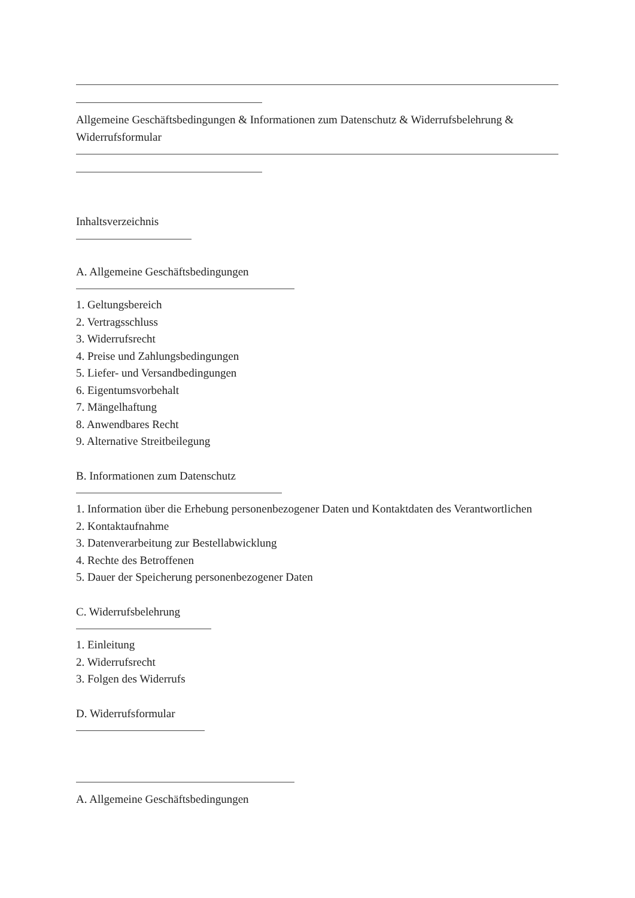Allgemeine Geschäftsbedingungen & Informationen zum Datenschutz & Widerrufsbelehrung & Widerrufsformular
Inhaltsverzeichnis
A. Allgemeine Geschäftsbedingungen
1. Geltungsbereich
2. Vertragsschluss
3. Widerrufsrecht
4. Preise und Zahlungsbedingungen
5. Liefer- und Versandbedingungen
6. Eigentumsvorbehalt
7. Mängelhaftung
8. Anwendbares Recht
9. Alternative Streitbeilegung
B. Informationen zum Datenschutz
1. Information über die Erhebung personenbezogener Daten und Kontaktdaten des Verantwortlichen
2. Kontaktaufnahme
3. Datenverarbeitung zur Bestellabwicklung
4. Rechte des Betroffenen
5. Dauer der Speicherung personenbezogener Daten
C. Widerrufsbelehrung
1. Einleitung
2. Widerrufsrecht
3. Folgen des Widerrufs
D. Widerrufsformular
A. Allgemeine Geschäftsbedingungen